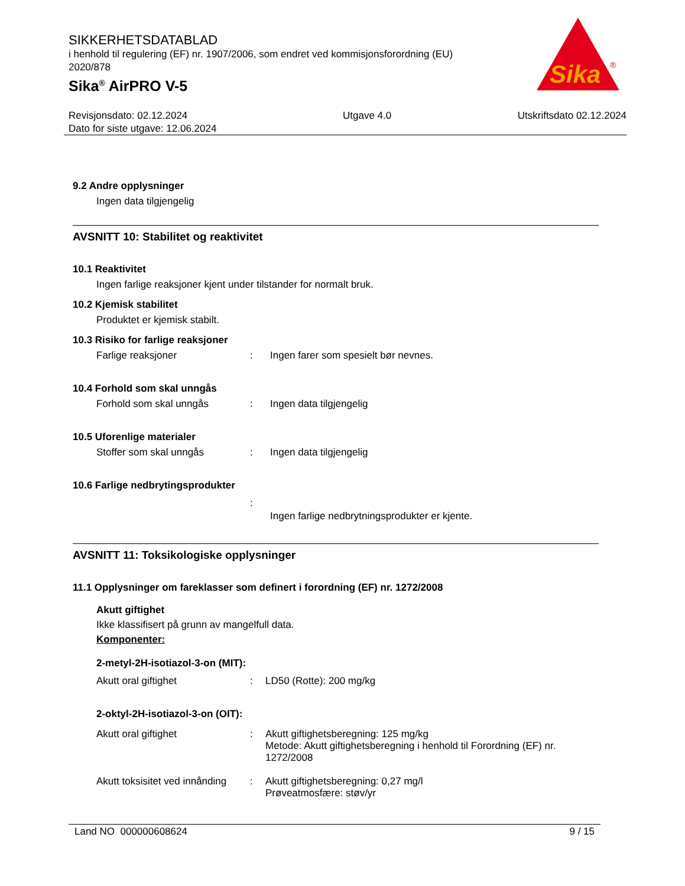SIKKERHETSDATABLAD
i henhold til regulering (EF) nr. 1907/2006, som endret ved kommisjonsforordning (EU) 2020/878
Sika<sup>®</sup> AirPRO V-5
Sika
®
Revisjonsdato: 02.12.2024
Dato for siste utgave: 12.06.2024
Utgave 4.0 Utskriftsdato 02.12.2024
9.2 Andre opplysninger
Ingen data tilgjengelig
AVSNITT 10: Stabilitet og reaktivitet
10.1 Reaktivitet
Ingen farlige reaksjoner kjent under tilstander for normalt bruk.
10.2 Kjemisk stabilitet
Produktet er kjemisk stabilt.
10.3 Risiko for farlige reaksjoner
Farlige reaksjoner : Ingen farer som spesielt bør nevnes.
10.4 Forhold som skal unngås
Forhold som skal unngås : Ingen data tilgjengelig
10.5 Uforenlige materialer
Stoffer som skal unngås : Ingen data tilgjengelig
10.6 Farlige nedbrytingsprodukter
:
Ingen farlige nedbrytningsprodukter er kjente.
AVSNITT 11: Toksikologiske opplysninger
11.1 Opplysninger om fareklasser som definert i forordning (EF) nr. 1272/2008
Akutt giftighet
Ikke klassifisert på grunn av mangelfull data.
Komponenter:
2-metyl-2H-isotiazol-3-on (MIT):
Akutt oral giftighet : LD50 (Rotte): 200 mg/kg
2-oktyl-2H-isotiazol-3-on (OIT):
Akutt oral giftighet : Akutt giftighetsberegning: 125 mg/kg
Metode: Akutt giftighetsberegning i henhold til Forordning (EF) nr. 1272/2008
Akutt toksisitet ved innånding
: Akutt giftighetsberegning: 0,27 mg/l
Prøveatmosfære: støv/yr
Land NO 000000608624 9 / 15